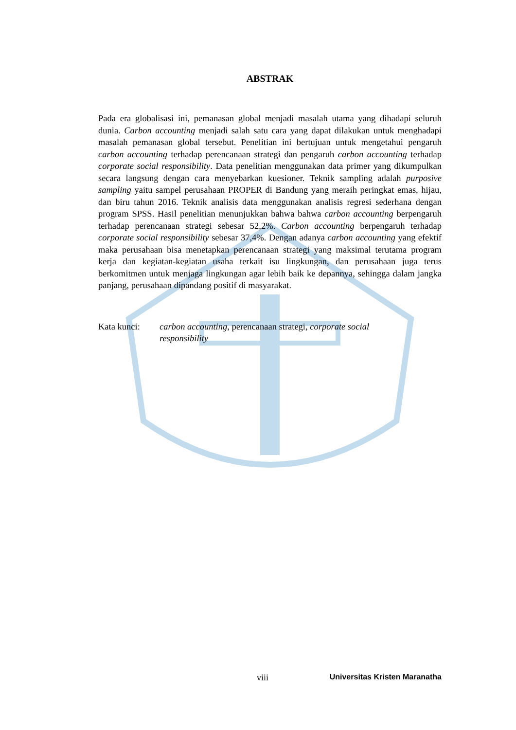ABSTRAK
Pada era globalisasi ini, pemanasan global menjadi masalah utama yang dihadapi seluruh dunia. Carbon accounting menjadi salah satu cara yang dapat dilakukan untuk menghadapi masalah pemanasan global tersebut. Penelitian ini bertujuan untuk mengetahui pengaruh carbon accounting terhadap perencanaan strategi dan pengaruh carbon accounting terhadap corporate social responsibility. Data penelitian menggunakan data primer yang dikumpulkan secara langsung dengan cara menyebarkan kuesioner. Teknik sampling adalah purposive sampling yaitu sampel perusahaan PROPER di Bandung yang meraih peringkat emas, hijau, dan biru tahun 2016. Teknik analisis data menggunakan analisis regresi sederhana dengan program SPSS. Hasil penelitian menunjukkan bahwa bahwa carbon accounting berpengaruh terhadap perencanaan strategi sebesar 52,2%. Carbon accounting berpengaruh terhadap corporate social responsibility sebesar 37,4%. Dengan adanya carbon accounting yang efektif maka perusahaan bisa menetapkan perencanaan strategi yang maksimal terutama program kerja dan kegiatan-kegiatan usaha terkait isu lingkungan, dan perusahaan juga terus berkomitmen untuk menjaga lingkungan agar lebih baik ke depannya, sehingga dalam jangka panjang, perusahaan dipandang positif di masyarakat.
Kata kunci: carbon accounting, perencanaan strategi, corporate social
responsibility
viii Universitas Kristen Maranatha